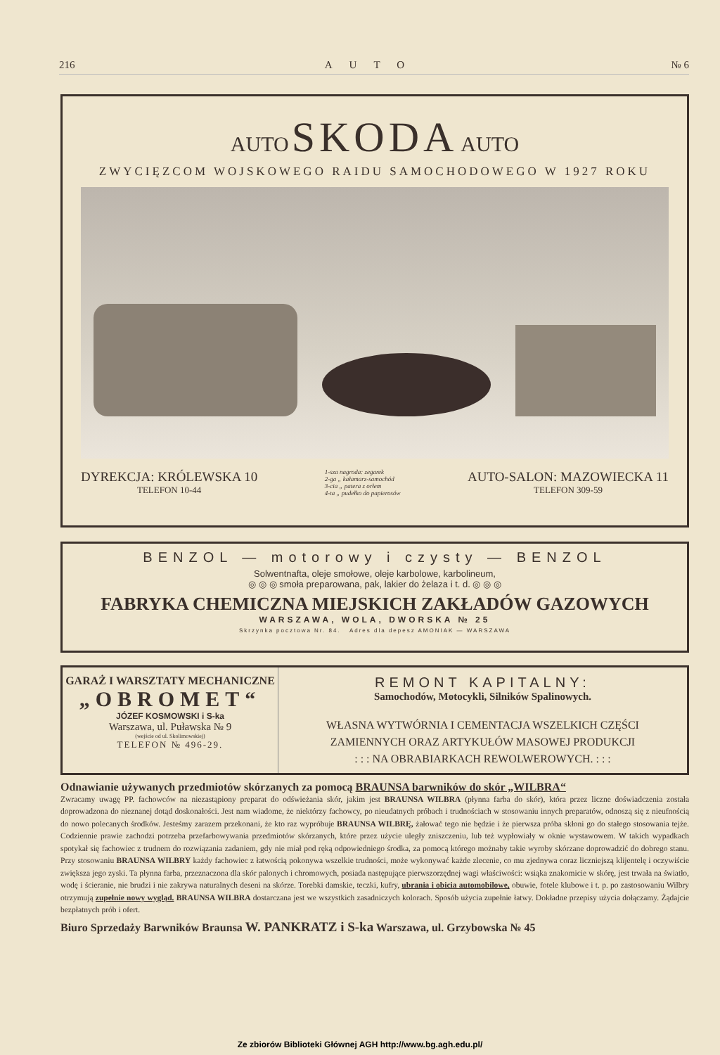216 AUTO № 6
AUTO SKODA AUTO
ZWYCIĘZCOM WOJSKOWEGO RAIDU SAMOCHODOWEGO W 1927 ROKU
DYREKCJA: KRÓLEWSKA 10
TELEFON 10-44
1-sza nagroda: zegarek
2-ga „ kałamarz-samochód
3-cia „ patera z orłem
4-ta „ pudełko do papierosów
AUTO-SALON: MAZOWIECKA 11
TELEFON 309-59
BENZOL — motorowy i czysty — BENZOL
Solwentnafta, oleje smołowe, oleje karbolowe, karbolineum,
◎ ◎ ◎ smoła preparowana, pak, lakier do żelaza i t. d. ◎ ◎ ◎
FABRYKA CHEMICZNA MIEJSKICH ZAKŁADÓW GAZOWYCH
WARSZAWA, WOLA, DWORSKA № 25
Skrzynka pocztowa Nr. 84. Adres dla depesz AMONIAK — WARSZAWA
GARAŻ I WARSZTATY MECHANICZNE
„OBROMET“
JÓZEF KOSMOWSKI i S-ka
Warszawa, ul. Puławska № 9
(wejście od ul. Skolimowskiej)
TELEFON № 496-29.
REMONT KAPITALNY:
Samochodów, Motocykli, Silników Spalinowych.
WŁASNA WYTWÓRNIA I CEMENTACJA WSZELKICH CZĘŚCI
ZAMIENNYCH ORAZ ARTYKUŁÓW MASOWEJ PRODUKCJI
: : : NA OBRABIARKACH REWOLWEROWYCH. : : :
Odnawianie używanych przedmiotów skórzanych za pomocą BRAUNSA barwników do skór „WILBRA“
Zwracamy uwagę PP. fachowców na niezastąpiony preparat do odświeżania skór, jakim jest BRAUNSA WILBRA (płynna farba do skór), która przez liczne doświadczenia została doprowadzona do nieznanej dotąd doskonałości. Jest nam wiadome, że niektórzy fachowcy, po nieudatnych próbach i trudnościach w stosowaniu innych preparatów, odnoszą się z nieufnością do nowo polecanych środków. Jesteśmy zarazem przekonani, że kto raz wypróbuje BRAUNSA WILBRĘ, żałować tego nie będzie i że pierwsza próba skłoni go do stałego stosowania tejże. Codziennie prawie zachodzi potrzeba przefarbowywania przedmiotów skórzanych, które przez użycie uległy zniszczeniu, lub też wypłowiały w oknie wystawowem. W takich wypadkach spotykał się fachowiec z trudnem do rozwiązania zadaniem, gdy nie miał pod ręką odpowiedniego środka, za pomocą którego możnaby takie wyroby skórzane doprowadzić do dobrego stanu. Przy stosowaniu BRAUNSA WILBRY każdy fachowiec z łatwością pokonywa wszelkie trudności, może wykonywać każde zlecenie, co mu zjednywa coraz liczniejszą klijentelę i oczywiście zwiększa jego zyski. Ta płynna farba, przeznaczona dla skór palonych i chromowych, posiada następujące pierwszorzędnej wagi właściwości: wsiąka znakomicie w skórę, jest trwała na światło, wodę i ścieranie, nie brudzi i nie zakrywa naturalnych deseni na skórze. Torebki damskie, teczki, kufry, ubrania i obicia automobilowe, obuwie, fotele klubowe i t. p. po zastosowaniu Wilbry otrzymują zupełnie nowy wygląd. BRAUNSA WILBRA dostarczana jest we wszystkich zasadniczych kolorach. Sposób użycia zupełnie łatwy. Dokładne przepisy użycia dołączamy. Żądajcie bezpłatnych prób i ofert.
Biuro Sprzedaży Barwników Braunsa W. PANKRATZ i S-ka Warszawa, ul. Grzybowska № 45
Ze zbiorów Biblioteki Głównej AGH http://www.bg.agh.edu.pl/